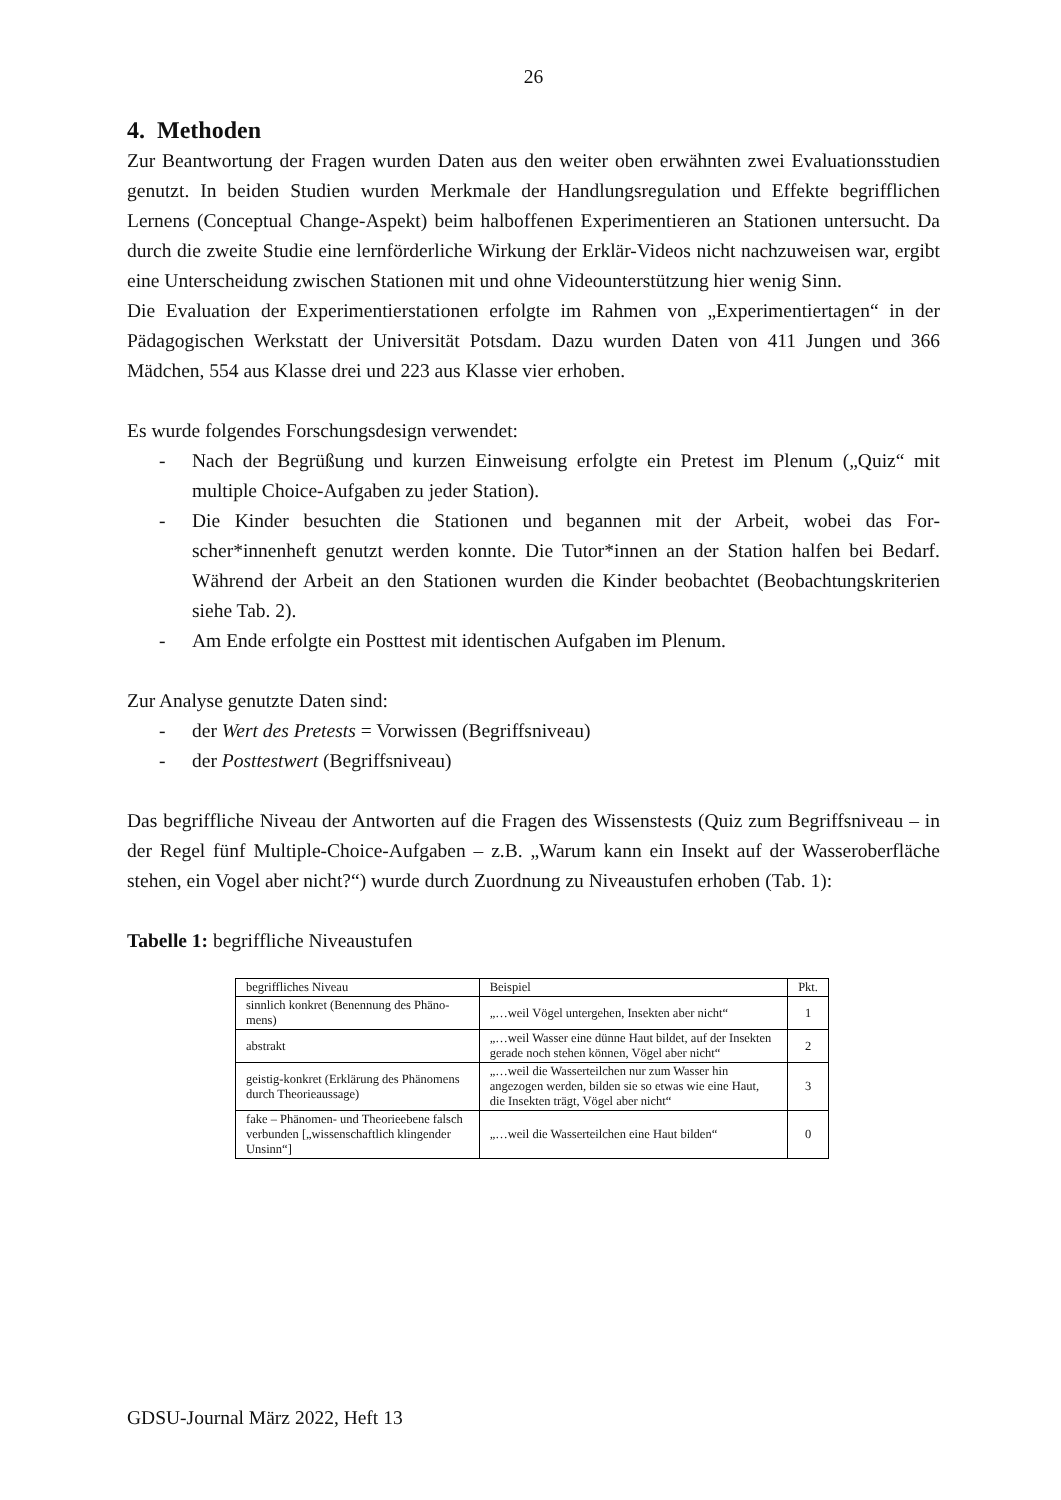26
4. Methoden
Zur Beantwortung der Fragen wurden Daten aus den weiter oben erwähnten zwei Evaluations­studien genutzt. In beiden Studien wurden Merkmale der Handlungsregulation und Effekte be­grifflichen Lernens (Conceptual Change-Aspekt) beim halboffenen Experimentieren an Statio­nen untersucht. Da durch die zweite Studie eine lernförderliche Wirkung der Erklär-Videos nicht nachzuweisen war, ergibt eine Unterscheidung zwischen Stationen mit und ohne Video­unterstützung hier wenig Sinn.
Die Evaluation der Experimentierstationen erfolgte im Rahmen von „Experimentiertagen“ in der Pädagogischen Werkstatt der Universität Potsdam. Dazu wurden Daten von 411 Jungen und 366 Mädchen, 554 aus Klasse drei und 223 aus Klasse vier erhoben.
Es wurde folgendes Forschungsdesign verwendet:
- Nach der Begrüßung und kurzen Einweisung erfolgte ein Pretest im Plenum („Quiz“ mit multiple Choice-Aufgaben zu jeder Station).
- Die Kinder besuchten die Stationen und begannen mit der Arbeit, wobei das For­scher*innenheft genutzt werden konnte. Die Tutor*innen an der Station halfen bei Be­darf. Während der Arbeit an den Stationen wurden die Kinder beobachtet (Beobach­tungskriterien siehe Tab. 2).
- Am Ende erfolgte ein Posttest mit identischen Aufgaben im Plenum.
Zur Analyse genutzte Daten sind:
- der Wert des Pretests = Vorwissen (Begriffsniveau)
- der Posttestwert (Begriffsniveau)
Das begriffliche Niveau der Antworten auf die Fragen des Wissenstests (Quiz zum Begriffsni­veau – in der Regel fünf Multiple-Choice-Aufgaben – z.B. „Warum kann ein Insekt auf der Wasseroberfläche stehen, ein Vogel aber nicht?“) wurde durch Zuordnung zu Niveaustufen er­hoben (Tab. 1):
Tabelle 1: begriffliche Niveaustufen
| begriffliches Niveau | Beispiel | Pkt. |
| sinnlich konkret (Benennung des Phäno­mens) | „…weil Vögel untergehen, Insekten aber nicht“ | 1 |
| abstrakt | „…weil Wasser eine dünne Haut bildet, auf der Insekten gerade noch stehen können, Vögel aber nicht“ | 2 |
| geistig-konkret (Erklärung des Phäno­mens durch Theorieaussage) | „…weil die Wasserteilchen nur zum Wasser hin angezogen werden, bilden sie so etwas wie eine Haut, die Insekten trägt, Vögel aber nicht“ | 3 |
| fake – Phänomen- und Theorieebene falsch verbunden [„wissenschaftlich klingender Unsinn“] | „…weil die Wasserteilchen eine Haut bilden“ | 0 |
GDSU-Journal März 2022, Heft 13